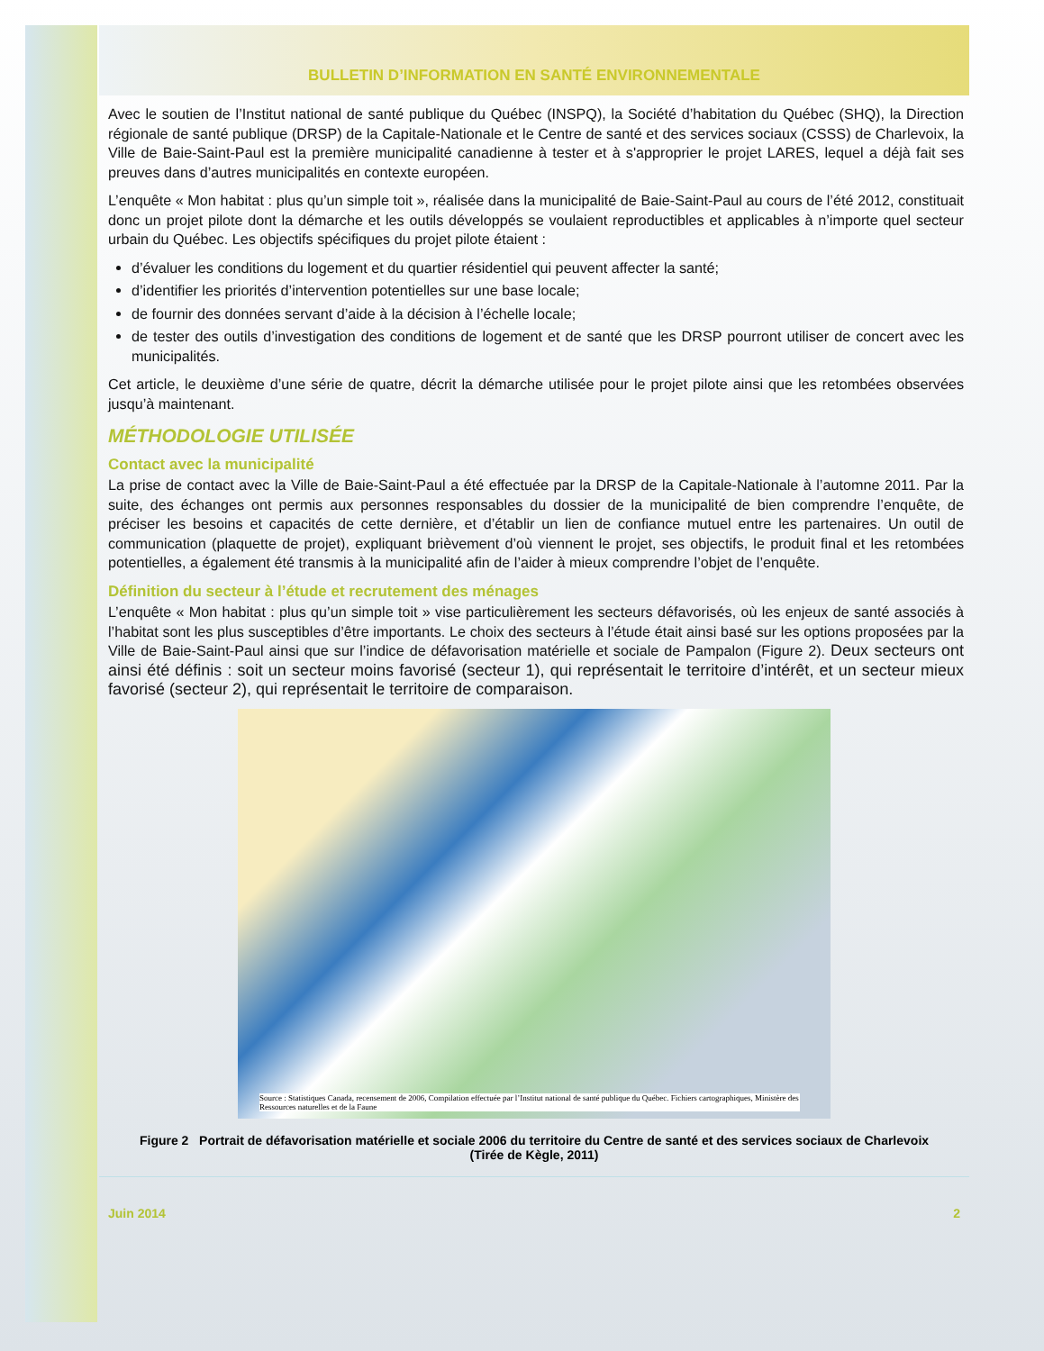BULLETIN D’INFORMATION EN SANTÉ ENVIRONNEMENTALE
Avec le soutien de l’Institut national de santé publique du Québec (INSPQ), la Société d’habitation du Québec (SHQ), la Direction régionale de santé publique (DRSP) de la Capitale-Nationale et le Centre de santé et des services sociaux (CSSS) de Charlevoix, la Ville de Baie-Saint-Paul est la première municipalité canadienne à tester et à s'approprier le projet LARES, lequel a déjà fait ses preuves dans d’autres municipalités en contexte européen.
L’enquête « Mon habitat : plus qu’un simple toit », réalisée dans la municipalité de Baie-Saint-Paul au cours de l’été 2012, constituait donc un projet pilote dont la démarche et les outils développés se voulaient reproductibles et applicables à n’importe quel secteur urbain du Québec. Les objectifs spécifiques du projet pilote étaient :
d’évaluer les conditions du logement et du quartier résidentiel qui peuvent affecter la santé;
d’identifier les priorités d’intervention potentielles sur une base locale;
de fournir des données servant d’aide à la décision à l’échelle locale;
de tester des outils d’investigation des conditions de logement et de santé que les DRSP pourront utiliser de concert avec les municipalités.
Cet article, le deuxième d’une série de quatre, décrit la démarche utilisée pour le projet pilote ainsi que les retombées observées jusqu’à maintenant.
MÉTHODOLOGIE UTILISÉE
Contact avec la municipalité
La prise de contact avec la Ville de Baie-Saint-Paul a été effectuée par la DRSP de la Capitale-Nationale à l’automne 2011. Par la suite, des échanges ont permis aux personnes responsables du dossier de la municipalité de bien comprendre l’enquête, de préciser les besoins et capacités de cette dernière, et d’établir un lien de confiance mutuel entre les partenaires. Un outil de communication (plaquette de projet), expliquant brièvement d’où viennent le projet, ses objectifs, le produit final et les retombées potentielles, a également été transmis à la municipalité afin de l’aider à mieux comprendre l’objet de l’enquête.
Définition du secteur à l’étude et recrutement des ménages
L’enquête « Mon habitat : plus qu’un simple toit » vise particulièrement les secteurs défavorisés, où les enjeux de santé associés à l’habitat sont les plus susceptibles d’être importants. Le choix des secteurs à l’étude était ainsi basé sur les options proposées par la Ville de Baie-Saint-Paul ainsi que sur l’indice de défavorisation matérielle et sociale de Pampalon (Figure 2). Deux secteurs ont ainsi été définis : soit un secteur moins favorisé (secteur 1), qui représentait le territoire d’intérêt, et un secteur mieux favorisé (secteur 2), qui représentait le territoire de comparaison.
Source : Statistiques Canada, recensement de 2006, Compilation effectuée par l’Institut national de santé publique du Québec. Fichiers cartographiques, Ministère des Ressources naturelles et de la Faune
Figure 2 Portrait de défavorisation matérielle et sociale 2006 du territoire du Centre de santé et des services sociaux de Charlevoix (Tirée de Kègle, 2011)
Juin 2014 2